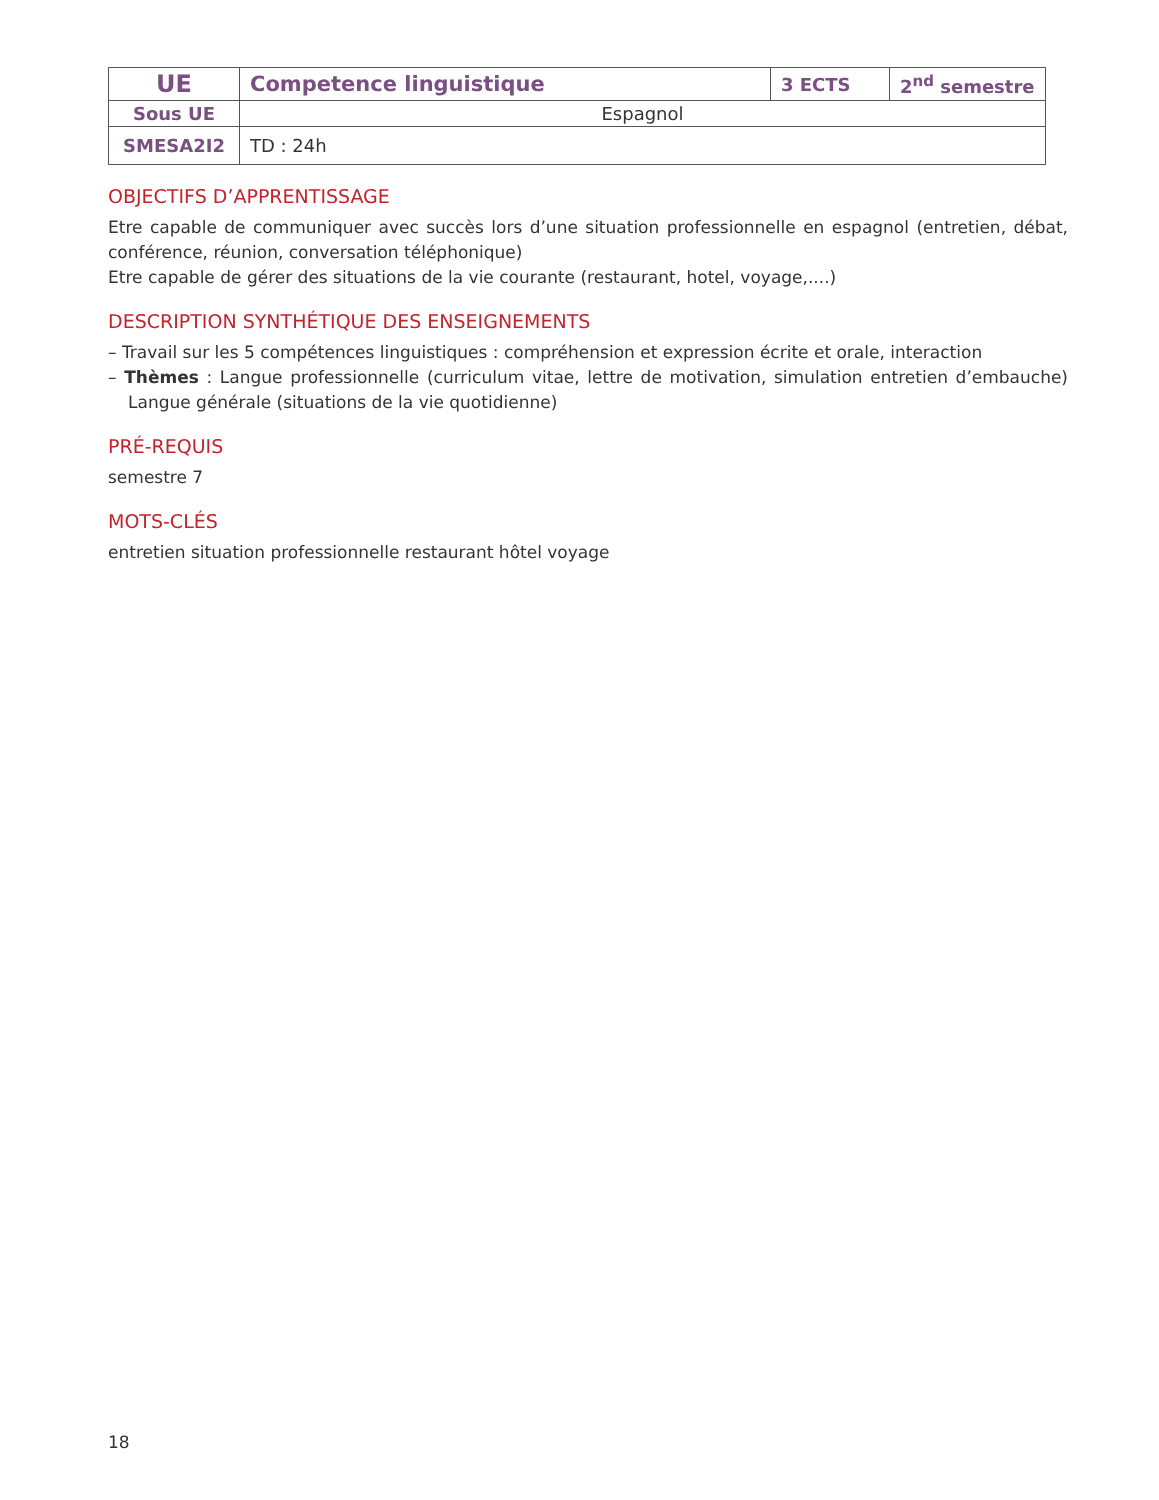| UE | Competence linguistique | 3 ECTS | 2<sup>nd</sup> semestre |
| Sous UE | Espagnol | | |
| SMESA2I2 | TD : 24h | | |
OBJECTIFS D’APPRENTISSAGE
Etre capable de communiquer avec succès lors d’une situation professionnelle en espagnol (entretien, débat, conférence, réunion, conversation téléphonique)
Etre capable de gérer des situations de la vie courante (restaurant, hotel, voyage,....)
DESCRIPTION SYNTHÉTIQUE DES ENSEIGNEMENTS
– Travail sur les 5 compétences linguistiques : compréhension et expression écrite et orale, interaction
– Thèmes : Langue professionnelle (curriculum vitae, lettre de motivation, simulation entretien d’embauche) Langue générale (situations de la vie quotidienne)
PRÉ-REQUIS
semestre 7
MOTS-CLÉS
entretien situation professionnelle restaurant hôtel voyage
18